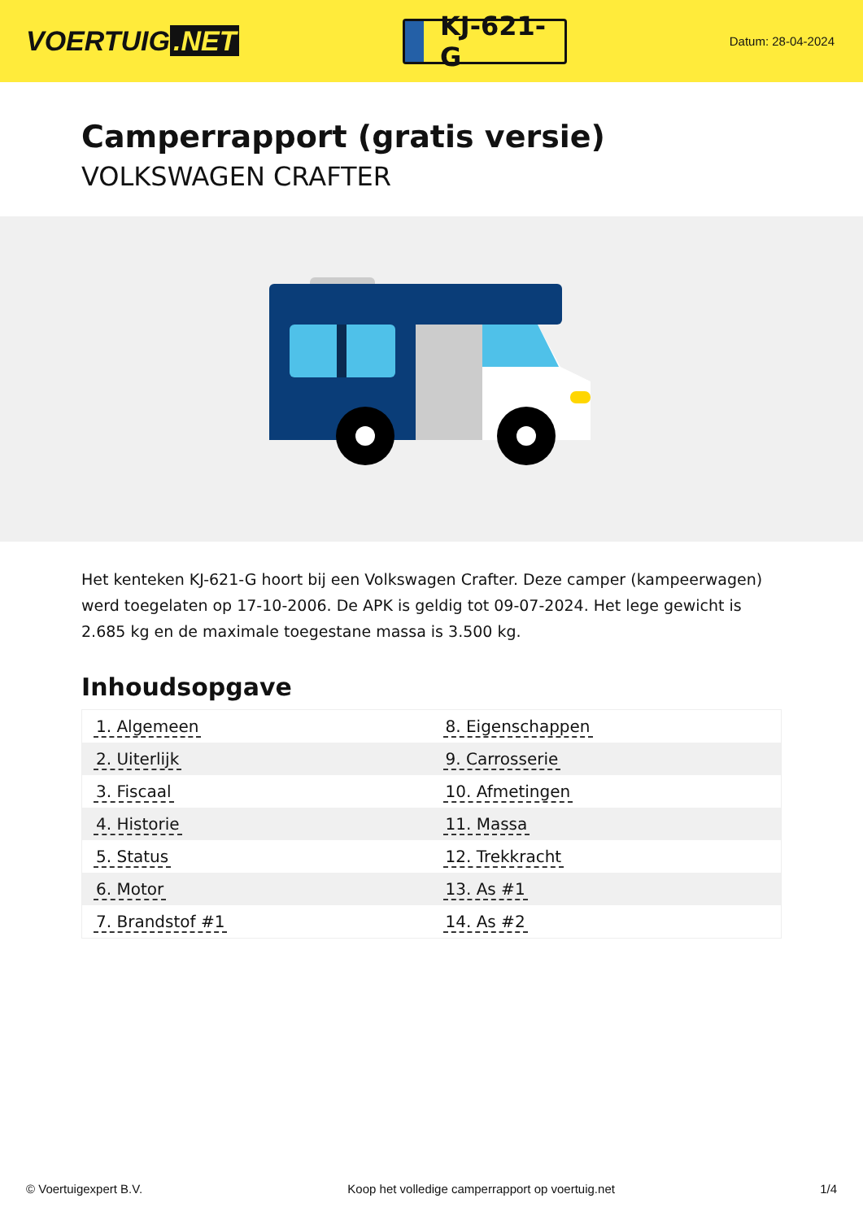VOERTUIG.NET
KJ-621-G
Datum: 28-04-2024
Camperrapport (gratis versie)
VOLKSWAGEN CRAFTER
Het kenteken KJ-621-G hoort bij een Volkswagen Crafter. Deze camper (kampeerwagen) werd toegelaten op 17-10-2006. De APK is geldig tot 09-07-2024. Het lege gewicht is 2.685 kg en de maximale toegestane massa is 3.500 kg.
Inhoudsopgave
| 1. Algemeen | 8. Eigenschappen |
| 2. Uiterlijk | 9. Carrosserie |
| 3. Fiscaal | 10. Afmetingen |
| 4. Historie | 11. Massa |
| 5. Status | 12. Trekkracht |
| 6. Motor | 13. As #1 |
| 7. Brandstof #1 | 14. As #2 |
© Voertuigexpert B.V. Koop het volledige camperrapport op voertuig.net 1/4